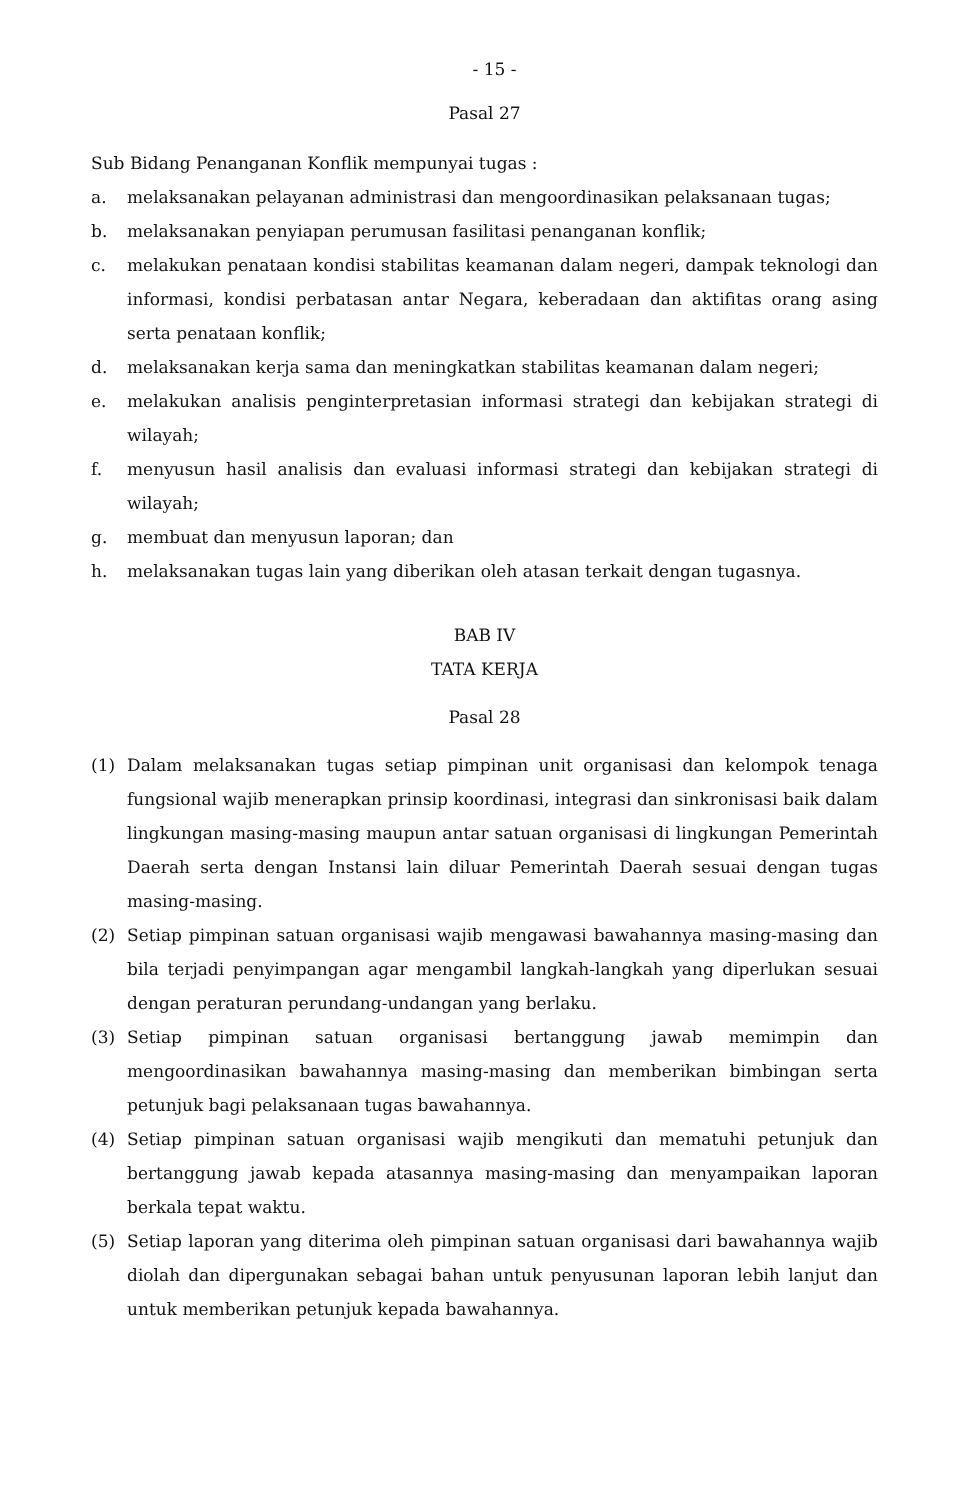- 15 -
Pasal 27
Sub Bidang Penanganan Konflik mempunyai tugas :
a. melaksanakan pelayanan administrasi dan mengoordinasikan pelaksanaan tugas;
b. melaksanakan penyiapan perumusan fasilitasi penanganan konflik;
c. melakukan penataan kondisi stabilitas keamanan dalam negeri, dampak teknologi dan informasi, kondisi perbatasan antar Negara, keberadaan dan aktifitas orang asing serta penataan konflik;
d. melaksanakan kerja sama dan meningkatkan stabilitas keamanan dalam negeri;
e. melakukan analisis penginterpretasian informasi strategi dan kebijakan strategi di wilayah;
f. menyusun hasil analisis dan evaluasi informasi strategi dan kebijakan strategi di wilayah;
g. membuat dan menyusun laporan; dan
h. melaksanakan tugas lain yang diberikan oleh atasan terkait dengan tugasnya.
BAB IV
TATA KERJA
Pasal 28
(1) Dalam melaksanakan tugas setiap pimpinan unit organisasi dan kelompok tenaga fungsional wajib menerapkan prinsip koordinasi, integrasi dan sinkronisasi baik dalam lingkungan masing-masing maupun antar satuan organisasi di lingkungan Pemerintah Daerah serta dengan Instansi lain diluar Pemerintah Daerah sesuai dengan tugas masing-masing.
(2) Setiap pimpinan satuan organisasi wajib mengawasi bawahannya masing-masing dan bila terjadi penyimpangan agar mengambil langkah-langkah yang diperlukan sesuai dengan peraturan perundang-undangan yang berlaku.
(3) Setiap pimpinan satuan organisasi bertanggung jawab memimpin dan mengoordinasikan bawahannya masing-masing dan memberikan bimbingan serta petunjuk bagi pelaksanaan tugas bawahannya.
(4) Setiap pimpinan satuan organisasi wajib mengikuti dan mematuhi petunjuk dan bertanggung jawab kepada atasannya masing-masing dan menyampaikan laporan berkala tepat waktu.
(5) Setiap laporan yang diterima oleh pimpinan satuan organisasi dari bawahannya wajib diolah dan dipergunakan sebagai bahan untuk penyusunan laporan lebih lanjut dan untuk memberikan petunjuk kepada bawahannya.